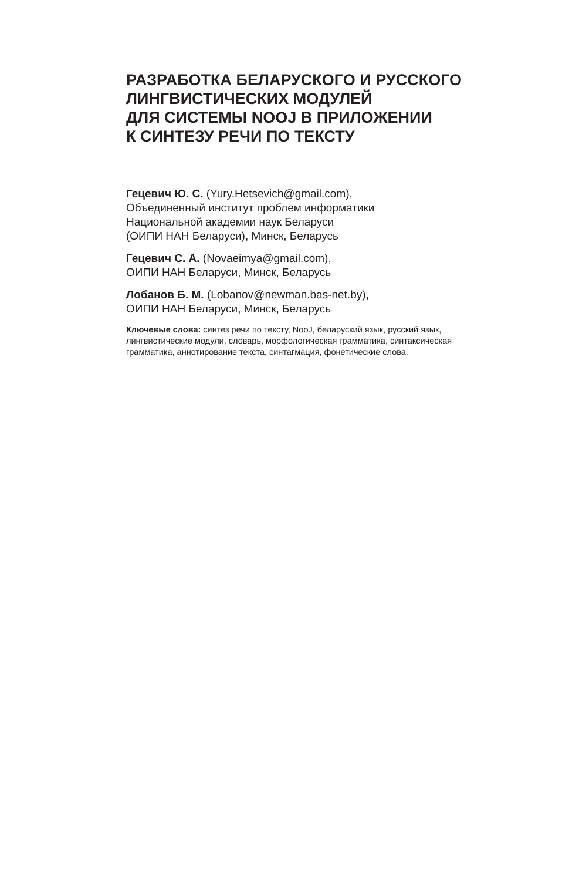РАЗРАБОТКА БЕЛАРУСКОГО И РУССКОГО
ЛИНГВИСТИЧЕСКИХ МОДУЛЕЙ
ДЛЯ СИСТЕМЫ NOOJ В ПРИЛОЖЕНИИ
К СИНТЕЗУ РЕЧИ ПО ТЕКСТУ
Гецевич Ю. С. (Yury.Hetsevich@gmail.com),
Объединенный институт проблем информатики
Национальной академии наук Беларуси
(ОИПИ НАН Беларуси), Минск, Беларусь
Гецевич С. А. (Novaeimya@gmail.com),
ОИПИ НАН Беларуси, Минск, Беларусь
Лобанов Б. М. (Lobanov@newman.bas-net.by),
ОИПИ НАН Беларуси, Минск, Беларусь
Ключевые слова: синтез речи по тексту, NooJ, беларуский язык, русский язык, лингвистические модули, словарь, морфологическая грамматика, синтаксическая грамматика, аннотирование текста, синтагмация, фонетические слова.